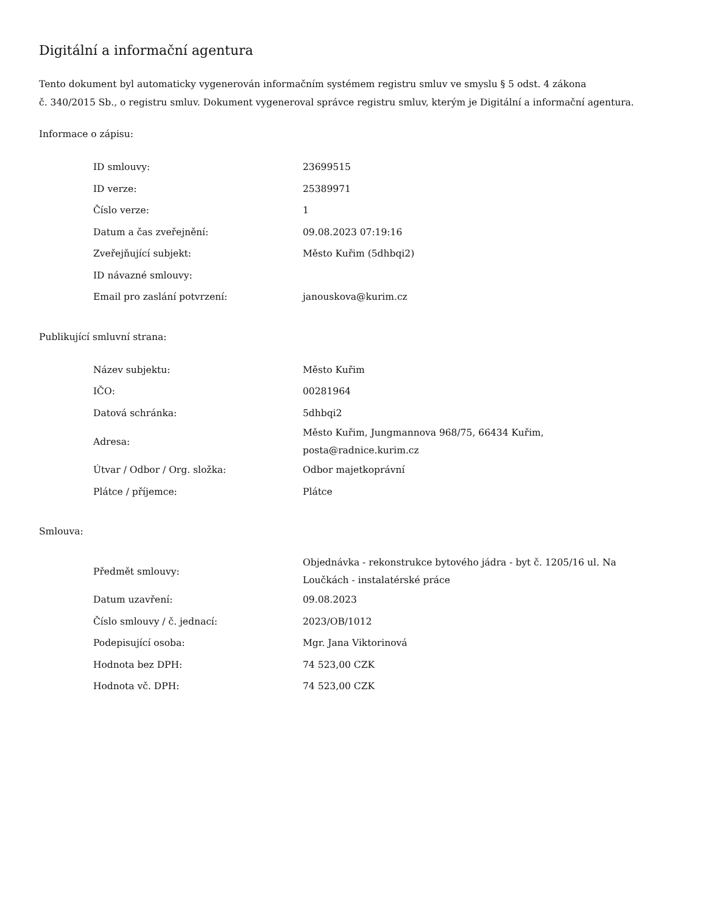Digitální a informační agentura
Tento dokument byl automaticky vygenerován informačním systémem registru smluv ve smyslu § 5 odst. 4 zákona
č. 340/2015 Sb., o registru smluv. Dokument vygeneroval správce registru smluv, kterým je Digitální a informační agentura.
Informace o zápisu:
| ID smlouvy: | 23699515 |
| ID verze: | 25389971 |
| Číslo verze: | 1 |
| Datum a čas zveřejnění: | 09.08.2023 07:19:16 |
| Zveřejňující subjekt: | Město Kuřim (5dhbqi2) |
| ID návazné smlouvy: | |
| Email pro zaslání potvrzení: | janouskova@kurim.cz |
Publikující smluvní strana:
| Název subjektu: | Město Kuřim |
| IČO: | 00281964 |
| Datová schránka: | 5dhbqi2 |
| Adresa: | Město Kuřim, Jungmannova 968/75, 66434 Kuřim, posta@radnice.kurim.cz |
| Útvar / Odbor / Org. složka: | Odbor majetkoprávní |
| Plátce / příjemce: | Plátce |
Smlouva:
| Předmět smlouvy: | Objednávka - rekonstrukce bytového jádra - byt č. 1205/16 ul. Na Loučkách - instalatérské práce |
| Datum uzavření: | 09.08.2023 |
| Číslo smlouvy / č. jednací: | 2023/OB/1012 |
| Podepisující osoba: | Mgr. Jana Viktorinová |
| Hodnota bez DPH: | 74 523,00 CZK |
| Hodnota vč. DPH: | 74 523,00 CZK |